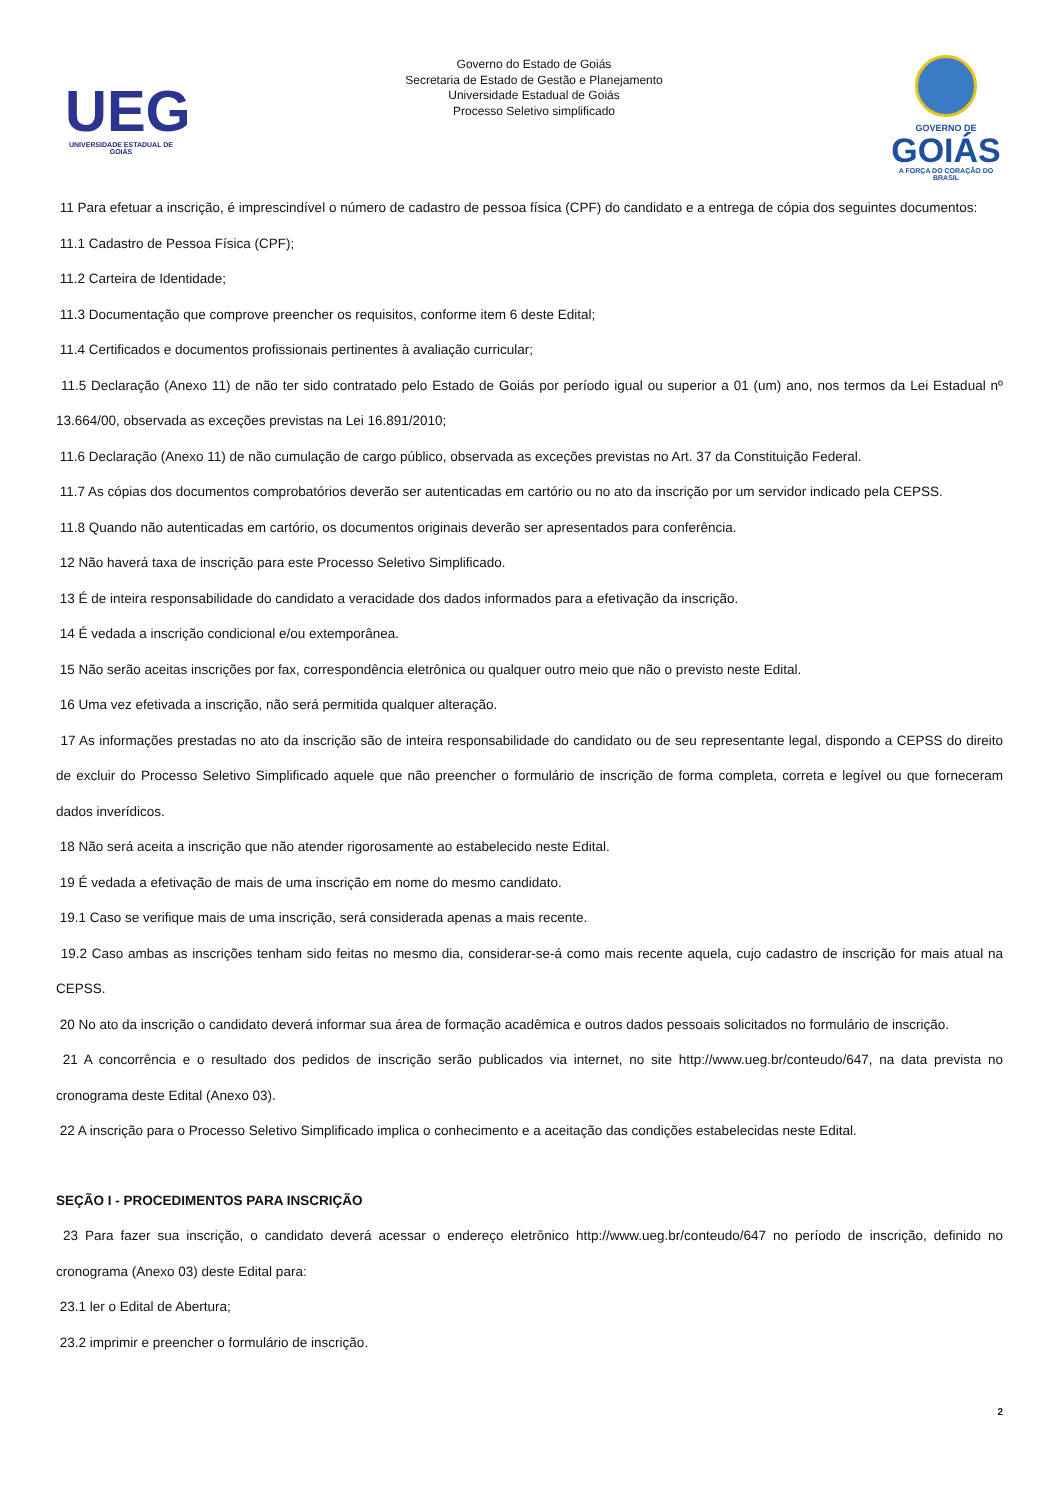UEG
UNIVERSIDADE ESTADUAL DE GOIÁS
Governo do Estado de Goiás
Secretaria de Estado de Gestão e Planejamento
Universidade Estadual de Goiás
Processo Seletivo simplificado
GOVERNO DE
GOIÁS
A FORÇA DO CORAÇÃO DO BRASIL
11 Para efetuar a inscrição, é imprescindível o número de cadastro de pessoa física (CPF) do candidato e a entrega de cópia dos seguintes documentos:
11.1 Cadastro de Pessoa Física (CPF);
11.2 Carteira de Identidade;
11.3 Documentação que comprove preencher os requisitos, conforme item 6 deste Edital;
11.4 Certificados e documentos profissionais pertinentes à avaliação curricular;
11.5 Declaração (Anexo 11) de não ter sido contratado pelo Estado de Goiás por período igual ou superior a 01 (um) ano, nos termos da Lei Estadual nº 13.664/00, observada as exceções previstas na Lei 16.891/2010;
11.6 Declaração (Anexo 11) de não cumulação de cargo público, observada as exceções previstas no Art. 37 da Constituição Federal.
11.7 As cópias dos documentos comprobatórios deverão ser autenticadas em cartório ou no ato da inscrição por um servidor indicado pela CEPSS.
11.8 Quando não autenticadas em cartório, os documentos originais deverão ser apresentados para conferência.
12 Não haverá taxa de inscrição para este Processo Seletivo Simplificado.
13 É de inteira responsabilidade do candidato a veracidade dos dados informados para a efetivação da inscrição.
14 É vedada a inscrição condicional e/ou extemporânea.
15 Não serão aceitas inscrições por fax, correspondência eletrônica ou qualquer outro meio que não o previsto neste Edital.
16 Uma vez efetivada a inscrição, não será permitida qualquer alteração.
17 As informações prestadas no ato da inscrição são de inteira responsabilidade do candidato ou de seu representante legal, dispondo a CEPSS do direito de excluir do Processo Seletivo Simplificado aquele que não preencher o formulário de inscrição de forma completa, correta e legível ou que forneceram dados inverídicos.
18 Não será aceita a inscrição que não atender rigorosamente ao estabelecido neste Edital.
19 É vedada a efetivação de mais de uma inscrição em nome do mesmo candidato.
19.1 Caso se verifique mais de uma inscrição, será considerada apenas a mais recente.
19.2 Caso ambas as inscrições tenham sido feitas no mesmo dia, considerar-se-á como mais recente aquela, cujo cadastro de inscrição for mais atual na CEPSS.
20 No ato da inscrição o candidato deverá informar sua área de formação acadêmica e outros dados pessoais solicitados no formulário de inscrição.
21 A concorrência e o resultado dos pedidos de inscrição serão publicados via internet, no site http://www.ueg.br/conteudo/647, na data prevista no cronograma deste Edital (Anexo 03).
22 A inscrição para o Processo Seletivo Simplificado implica o conhecimento e a aceitação das condições estabelecidas neste Edital.
SEÇÃO I - PROCEDIMENTOS PARA INSCRIÇÃO
23 Para fazer sua inscrição, o candidato deverá acessar o endereço eletrônico http://www.ueg.br/conteudo/647 no período de inscrição, definido no cronograma (Anexo 03) deste Edital para:
23.1 ler o Edital de Abertura;
23.2 imprimir e preencher o formulário de inscrição.
2